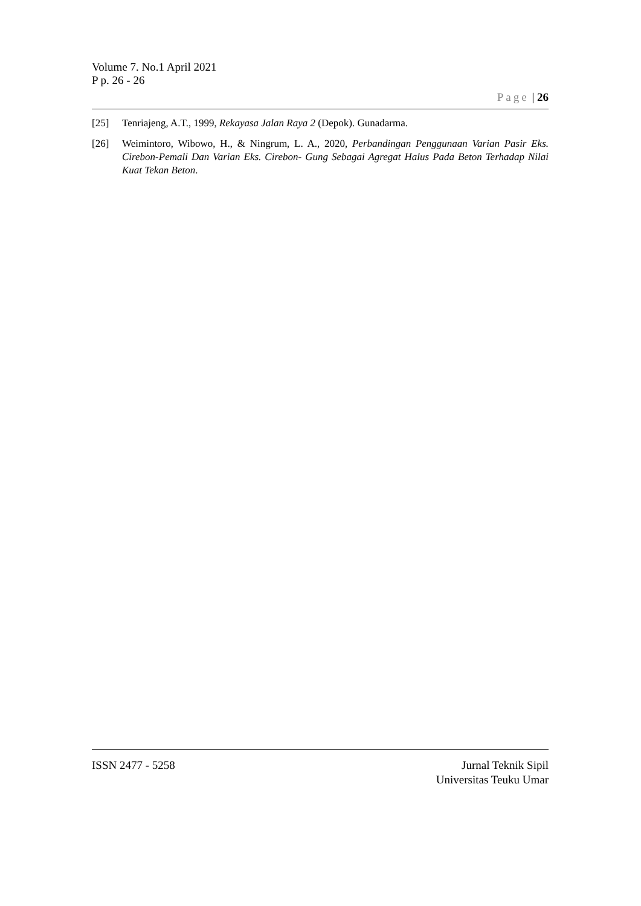Volume 7. No.1 April 2021
P p. 26 - 26
Page | 26
[25] Tenriajeng, A.T., 1999, Rekayasa Jalan Raya 2 (Depok). Gunadarma.
[26] Weimintoro, Wibowo, H., & Ningrum, L. A., 2020, Perbandingan Penggunaan Varian Pasir Eks. Cirebon-Pemali Dan Varian Eks. Cirebon- Gung Sebagai Agregat Halus Pada Beton Terhadap Nilai Kuat Tekan Beton.
ISSN 2477 - 5258 Jurnal Teknik Sipil
Universitas Teuku Umar